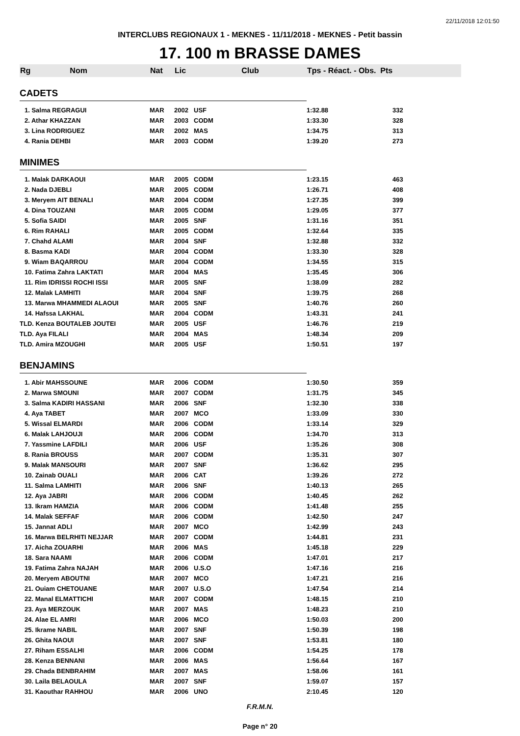22/11/2018 12:01:50
INTERCLUBS REGIONAUX 1 - MEKNES - 11/11/2018 - MEKNES - Petit bassin
17. 100 m BRASSE DAMES
| Rg Nom | Nat | Lic | Club | Tps - Réact. - Obs. Pts | |
| --- | --- | --- | --- | --- | --- |
| CADETS | | | | | |
| 1. Salma REGRAGUI | MAR | 2002 | USF | 1:32.88 | 332 |
| 2. Athar KHAZZAN | MAR | 2003 | CODM | 1:33.30 | 328 |
| 3. Lina RODRIGUEZ | MAR | 2002 | MAS | 1:34.75 | 313 |
| 4. Rania DEHBI | MAR | 2003 | CODM | 1:39.20 | 273 |
| MINIMES | | | | | |
| 1. Malak DARKAOUI | MAR | 2005 | CODM | 1:23.15 | 463 |
| 2. Nada DJEBLI | MAR | 2005 | CODM | 1:26.71 | 408 |
| 3. Meryem AIT BENALI | MAR | 2004 | CODM | 1:27.35 | 399 |
| 4. Dina TOUZANI | MAR | 2005 | CODM | 1:29.05 | 377 |
| 5. Sofia SAIDI | MAR | 2005 | SNF | 1:31.16 | 351 |
| 6. Rim RAHALI | MAR | 2005 | CODM | 1:32.64 | 335 |
| 7. Chahd ALAMI | MAR | 2004 | SNF | 1:32.88 | 332 |
| 8. Basma KADI | MAR | 2004 | CODM | 1:33.30 | 328 |
| 9. Wiam BAQARROU | MAR | 2004 | CODM | 1:34.55 | 315 |
| 10. Fatima Zahra LAKTATI | MAR | 2004 | MAS | 1:35.45 | 306 |
| 11. Rim IDRISSI ROCHI ISSI | MAR | 2005 | SNF | 1:38.09 | 282 |
| 12. Malak LAMHITI | MAR | 2004 | SNF | 1:39.75 | 268 |
| 13. Marwa MHAMMEDI ALAOUI | MAR | 2005 | SNF | 1:40.76 | 260 |
| 14. Hafssa LAKHAL | MAR | 2004 | CODM | 1:43.31 | 241 |
| TLD. Kenza BOUTALEB JOUTEI | MAR | 2005 | USF | 1:46.76 | 219 |
| TLD. Aya FILALI | MAR | 2004 | MAS | 1:48.34 | 209 |
| TLD. Amira MZOUGHI | MAR | 2005 | USF | 1:50.51 | 197 |
| BENJAMINS | | | | | |
| 1. Abir MAHSSOUNE | MAR | 2006 | CODM | 1:30.50 | 359 |
| 2. Marwa SMOUNI | MAR | 2007 | CODM | 1:31.75 | 345 |
| 3. Salma KADIRI HASSANI | MAR | 2006 | SNF | 1:32.30 | 338 |
| 4. Aya TABET | MAR | 2007 | MCO | 1:33.09 | 330 |
| 5. Wissal ELMARDI | MAR | 2006 | CODM | 1:33.14 | 329 |
| 6. Malak LAHJOUJI | MAR | 2006 | CODM | 1:34.70 | 313 |
| 7. Yassmine LAFDILI | MAR | 2006 | USF | 1:35.26 | 308 |
| 8. Rania BROUSS | MAR | 2007 | CODM | 1:35.31 | 307 |
| 9. Malak MANSOURI | MAR | 2007 | SNF | 1:36.62 | 295 |
| 10. Zainab OUALI | MAR | 2006 | CAT | 1:39.26 | 272 |
| 11. Salma LAMHITI | MAR | 2006 | SNF | 1:40.13 | 265 |
| 12. Aya JABRI | MAR | 2006 | CODM | 1:40.45 | 262 |
| 13. Ikram HAMZIA | MAR | 2006 | CODM | 1:41.48 | 255 |
| 14. Malak SEFFAF | MAR | 2006 | CODM | 1:42.50 | 247 |
| 15. Jannat ADLI | MAR | 2007 | MCO | 1:42.99 | 243 |
| 16. Marwa BELRHITI NEJJAR | MAR | 2007 | CODM | 1:44.81 | 231 |
| 17. Aicha ZOUARHI | MAR | 2006 | MAS | 1:45.18 | 229 |
| 18. Sara NAAMI | MAR | 2006 | CODM | 1:47.01 | 217 |
| 19. Fatima Zahra NAJAH | MAR | 2006 | U.S.O | 1:47.16 | 216 |
| 20. Meryem ABOUTNI | MAR | 2007 | MCO | 1:47.21 | 216 |
| 21. Ouiam CHETOUANE | MAR | 2007 | U.S.O | 1:47.54 | 214 |
| 22. Manal ELMATTICHI | MAR | 2007 | CODM | 1:48.15 | 210 |
| 23. Aya MERZOUK | MAR | 2007 | MAS | 1:48.23 | 210 |
| 24. Alae EL AMRI | MAR | 2006 | MCO | 1:50.03 | 200 |
| 25. Ikrame NABIL | MAR | 2007 | SNF | 1:50.39 | 198 |
| 26. Ghita NAOUI | MAR | 2007 | SNF | 1:53.81 | 180 |
| 27. Riham ESSALHI | MAR | 2006 | CODM | 1:54.25 | 178 |
| 28. Kenza BENNANI | MAR | 2006 | MAS | 1:56.64 | 167 |
| 29. Chada BENBRAHIM | MAR | 2007 | MAS | 1:58.06 | 161 |
| 30. Laila BELAOULA | MAR | 2007 | SNF | 1:59.07 | 157 |
| 31. Kaouthar RAHHOU | MAR | 2006 | UNO | 2:10.45 | 120 |
F.R.M.N.
Page n° 20